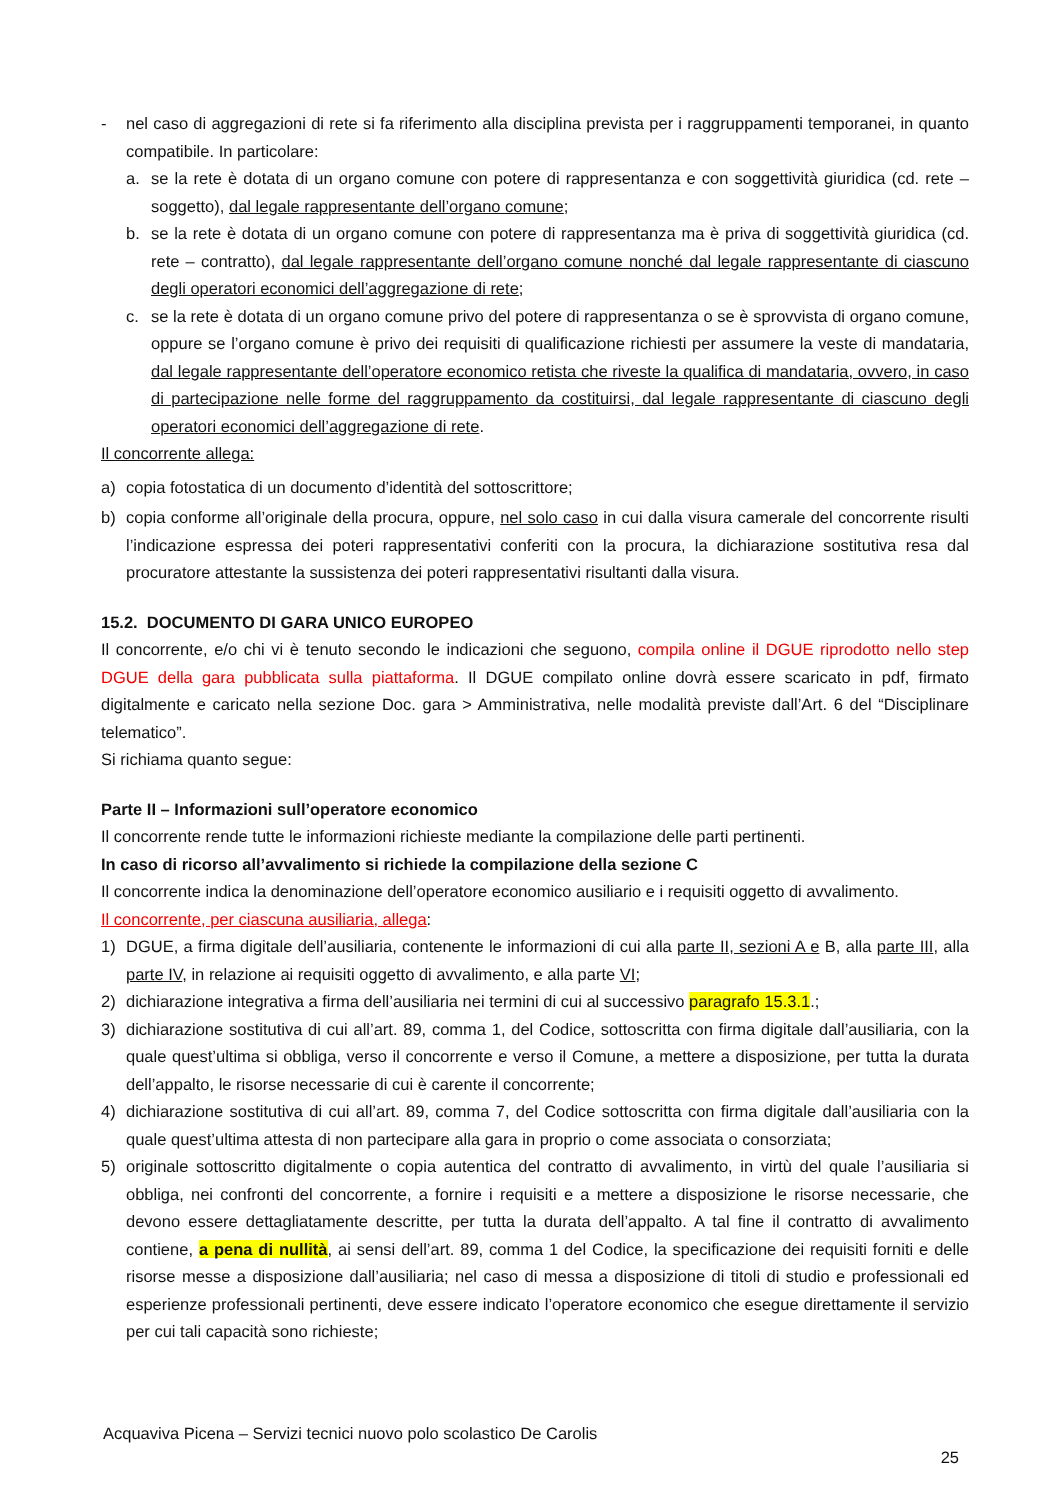- nel caso di aggregazioni di rete si fa riferimento alla disciplina prevista per i raggruppamenti temporanei, in quanto compatibile. In particolare:
a. se la rete è dotata di un organo comune con potere di rappresentanza e con soggettività giuridica (cd. rete – soggetto), dal legale rappresentante dell’organo comune;
b. se la rete è dotata di un organo comune con potere di rappresentanza ma è priva di soggettività giuridica (cd. rete – contratto), dal legale rappresentante dell’organo comune nonché dal legale rappresentante di ciascuno degli operatori economici dell’aggregazione di rete;
c. se la rete è dotata di un organo comune privo del potere di rappresentanza o se è sprovvista di organo comune, oppure se l’organo comune è privo dei requisiti di qualificazione richiesti per assumere la veste di mandataria, dal legale rappresentante dell’operatore economico retista che riveste la qualifica di mandataria, ovvero, in caso di partecipazione nelle forme del raggruppamento da costituirsi, dal legale rappresentante di ciascuno degli operatori economici dell’aggregazione di rete.
Il concorrente allega:
a) copia fotostatica di un documento d’identità del sottoscrittore;
b) copia conforme all’originale della procura, oppure, nel solo caso in cui dalla visura camerale del concorrente risulti l’indicazione espressa dei poteri rappresentativi conferiti con la procura, la dichiarazione sostitutiva resa dal procuratore attestante la sussistenza dei poteri rappresentativi risultanti dalla visura.
15.2. DOCUMENTO DI GARA UNICO EUROPEO
Il concorrente, e/o chi vi è tenuto secondo le indicazioni che seguono, compila online il DGUE riprodotto nello step DGUE della gara pubblicata sulla piattaforma. Il DGUE compilato online dovrà essere scaricato in pdf, firmato digitalmente e caricato nella sezione Doc. gara > Amministrativa, nelle modalità previste dall’Art. 6 del “Disciplinare telematico”.
Si richiama quanto segue:
Parte II – Informazioni sull’operatore economico
Il concorrente rende tutte le informazioni richieste mediante la compilazione delle parti pertinenti.
In caso di ricorso all’avvalimento si richiede la compilazione della sezione C
Il concorrente indica la denominazione dell’operatore economico ausiliario e i requisiti oggetto di avvalimento.
Il concorrente, per ciascuna ausiliaria, allega:
1) DGUE, a firma digitale dell’ausiliaria, contenente le informazioni di cui alla parte II, sezioni A e B, alla parte III, alla parte IV, in relazione ai requisiti oggetto di avvalimento, e alla parte VI;
2) dichiarazione integrativa a firma dell’ausiliaria nei termini di cui al successivo paragrafo 15.3.1.;
3) dichiarazione sostitutiva di cui all’art. 89, comma 1, del Codice, sottoscritta con firma digitale dall’ausiliaria, con la quale quest’ultima si obbliga, verso il concorrente e verso il Comune, a mettere a disposizione, per tutta la durata dell’appalto, le risorse necessarie di cui è carente il concorrente;
4) dichiarazione sostitutiva di cui all’art. 89, comma 7, del Codice sottoscritta con firma digitale dall’ausiliaria con la quale quest’ultima attesta di non partecipare alla gara in proprio o come associata o consorziata;
5) originale sottoscritto digitalmente o copia autentica del contratto di avvalimento, in virtù del quale l’ausiliaria si obbliga, nei confronti del concorrente, a fornire i requisiti e a mettere a disposizione le risorse necessarie, che devono essere dettagliatamente descritte, per tutta la durata dell’appalto. A tal fine il contratto di avvalimento contiene, a pena di nullità, ai sensi dell’art. 89, comma 1 del Codice, la specificazione dei requisiti forniti e delle risorse messe a disposizione dall’ausiliaria; nel caso di messa a disposizione di titoli di studio e professionali ed esperienze professionali pertinenti, deve essere indicato l’operatore economico che esegue direttamente il servizio per cui tali capacità sono richieste;
Acquaviva Picena – Servizi tecnici nuovo polo scolastico De Carolis
25